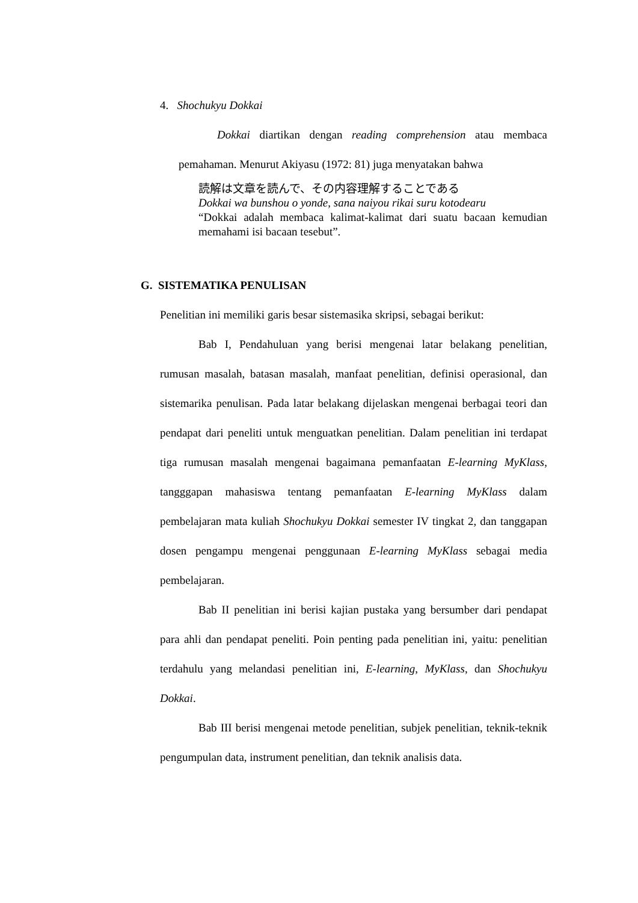4. Shochukyu Dokkai
Dokkai diartikan dengan reading comprehension atau membaca pemahaman. Menurut Akiyasu (1972: 81) juga menyatakan bahwa
読解は文章を読んで、その内容理解することである
Dokkai wa bunshou o yonde, sana naiyou rikai suru kotodearu
“Dokkai adalah membaca kalimat-kalimat dari suatu bacaan kemudian memahami isi bacaan tesebut”.
G. SISTEMATIKA PENULISAN
Penelitian ini memiliki garis besar sistemasika skripsi, sebagai berikut:
Bab I, Pendahuluan yang berisi mengenai latar belakang penelitian, rumusan masalah, batasan masalah, manfaat penelitian, definisi operasional, dan sistemarika penulisan. Pada latar belakang dijelaskan mengenai berbagai teori dan pendapat dari peneliti untuk menguatkan penelitian. Dalam penelitian ini terdapat tiga rumusan masalah mengenai bagaimana pemanfaatan E-learning MyKlass, tangggapan mahasiswa tentang pemanfaatan E-learning MyKlass dalam pembelajaran mata kuliah Shochukyu Dokkai semester IV tingkat 2, dan tanggapan dosen pengampu mengenai penggunaan E-learning MyKlass sebagai media pembelajaran.
Bab II penelitian ini berisi kajian pustaka yang bersumber dari pendapat para ahli dan pendapat peneliti. Poin penting pada penelitian ini, yaitu: penelitian terdahulu yang melandasi penelitian ini, E-learning, MyKlass, dan Shochukyu Dokkai.
Bab III berisi mengenai metode penelitian, subjek penelitian, teknik-teknik pengumpulan data, instrument penelitian, dan teknik analisis data.